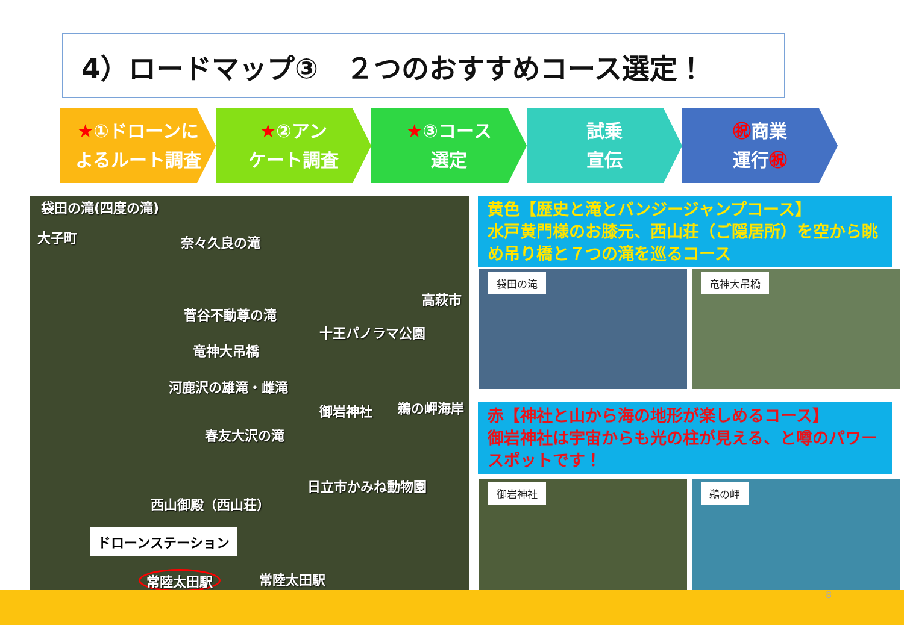4）ロードマップ③　２つのおすすめコース選定！
★①ドローンに
よるルート調査
★②アン
ケート調査
★③コース
選定
試乗
宣伝
㊗商業
運行㊗
袋田の滝(四度の滝)
大子町 奈々久良の滝
高萩市
菅谷不動尊の滝
十王パノラマ公園
竜神大吊橋
河鹿沢の雄滝・雌滝
御岩神社 鵜の岬海岸
春友大沢の滝
日立市かみね動物園
西山御殿（西山荘）
ドローンステーション
常陸太田駅 常陸太田駅
黄色【歴史と滝とバンジージャンプコース】
水戸黄門様のお膝元、西山荘（ご隠居所）を空から眺め吊り橋と７つの滝を巡るコース
袋田の滝 竜神大吊橋
赤【神社と山から海の地形が楽しめるコース】
御岩神社は宇宙からも光の柱が見える、と噂のパワースポットです！
御岩神社 鵜の岬
8